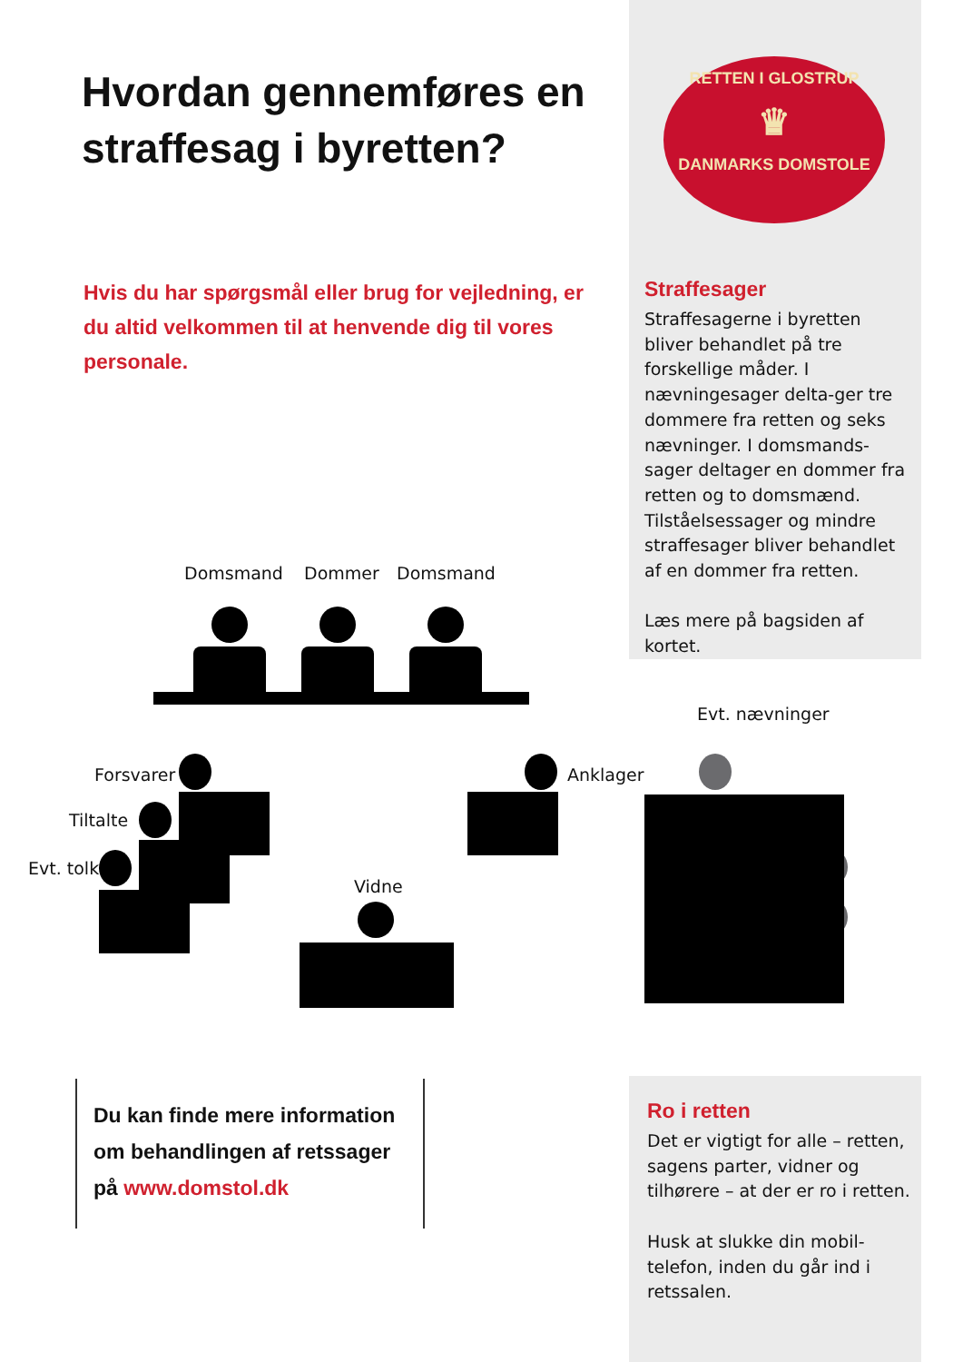Hvordan gennemføres en
straffesag i byretten?
RETTEN I GLOSTRUP
♛
DANMARKS DOMSTOLE
Hvis du har spørgsmål eller brug for vejledning, er du altid velkommen til at henvende dig til vores personale.
Straffesager
Straffesagerne i byretten bliver behandlet på tre forskellige måder. I nævningesager delta-ger tre dommere fra retten og seks nævninger. I domsmands-sager deltager en dommer fra retten og to domsmænd. Tilståelsessager og mindre straffesager bliver behandlet af en dommer fra retten.
Læs mere på bagsiden af kortet.
Domsmand Dommer Domsmand
Evt. nævninger
Forsvarer
Tiltalte
Evt. tolk
Anklager
Vidne
Du kan finde mere information om behandlingen af retssager på www.domstol.dk
Ro i retten
Det er vigtigt for alle – retten, sagens parter, vidner og tilhørere – at der er ro i retten.
Husk at slukke din mobil-telefon, inden du går ind i retssalen.